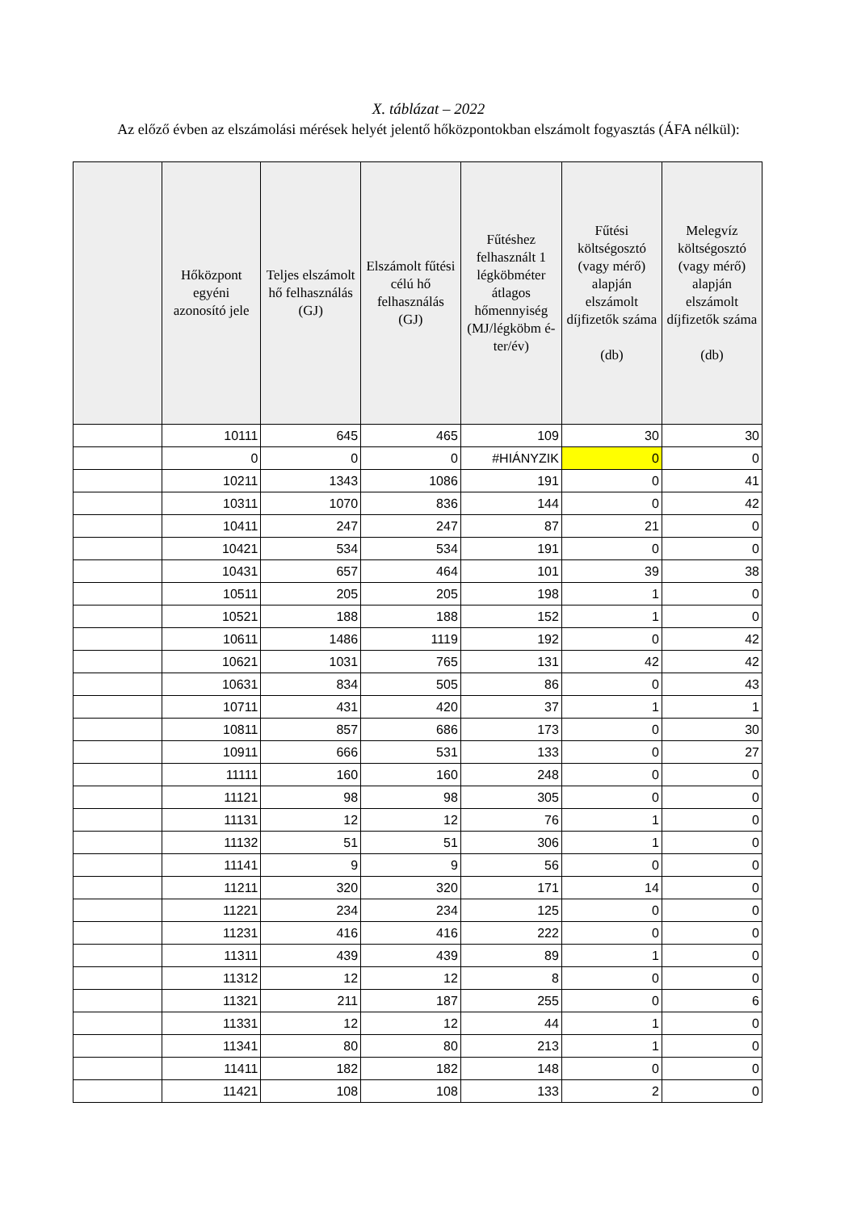X. táblázat – 2022
Az előző évben az elszámolási mérések helyét jelentő hőközpontokban elszámolt fogyasztás (ÁFA nélkül):
| | Hőközpont egyéni azonosító jele | Teljes elszámolt hő felhasználás (GJ) | Elszámolt fűtési célú hő felhasználás (GJ) | Fűtéshez felhasznált 1 légköbméter átlagos hőmennyiség (MJ/légköbm é-ter/év) | Fűtési költségosztó (vagy mérő) alapján elszámolt díjfizetők száma (db) | Melegvíz költségosztó (vagy mérő) alapján elszámolt díjfizetők száma (db) |
| --- | --- | --- | --- | --- | --- | --- |
| | 10111 | 645 | 465 | 109 | 30 | 30 |
| | 0 | 0 | 0 | #HIÁNYZIK | 0 | 0 |
| | 10211 | 1343 | 1086 | 191 | 0 | 41 |
| | 10311 | 1070 | 836 | 144 | 0 | 42 |
| | 10411 | 247 | 247 | 87 | 21 | 0 |
| | 10421 | 534 | 534 | 191 | 0 | 0 |
| | 10431 | 657 | 464 | 101 | 39 | 38 |
| | 10511 | 205 | 205 | 198 | 1 | 0 |
| | 10521 | 188 | 188 | 152 | 1 | 0 |
| | 10611 | 1486 | 1119 | 192 | 0 | 42 |
| | 10621 | 1031 | 765 | 131 | 42 | 42 |
| | 10631 | 834 | 505 | 86 | 0 | 43 |
| | 10711 | 431 | 420 | 37 | 1 | 1 |
| | 10811 | 857 | 686 | 173 | 0 | 30 |
| | 10911 | 666 | 531 | 133 | 0 | 27 |
| | 11111 | 160 | 160 | 248 | 0 | 0 |
| | 11121 | 98 | 98 | 305 | 0 | 0 |
| | 11131 | 12 | 12 | 76 | 1 | 0 |
| | 11132 | 51 | 51 | 306 | 1 | 0 |
| | 11141 | 9 | 9 | 56 | 0 | 0 |
| | 11211 | 320 | 320 | 171 | 14 | 0 |
| | 11221 | 234 | 234 | 125 | 0 | 0 |
| | 11231 | 416 | 416 | 222 | 0 | 0 |
| | 11311 | 439 | 439 | 89 | 1 | 0 |
| | 11312 | 12 | 12 | 8 | 0 | 0 |
| | 11321 | 211 | 187 | 255 | 0 | 6 |
| | 11331 | 12 | 12 | 44 | 1 | 0 |
| | 11341 | 80 | 80 | 213 | 1 | 0 |
| | 11411 | 182 | 182 | 148 | 0 | 0 |
| | 11421 | 108 | 108 | 133 | 2 | 0 |